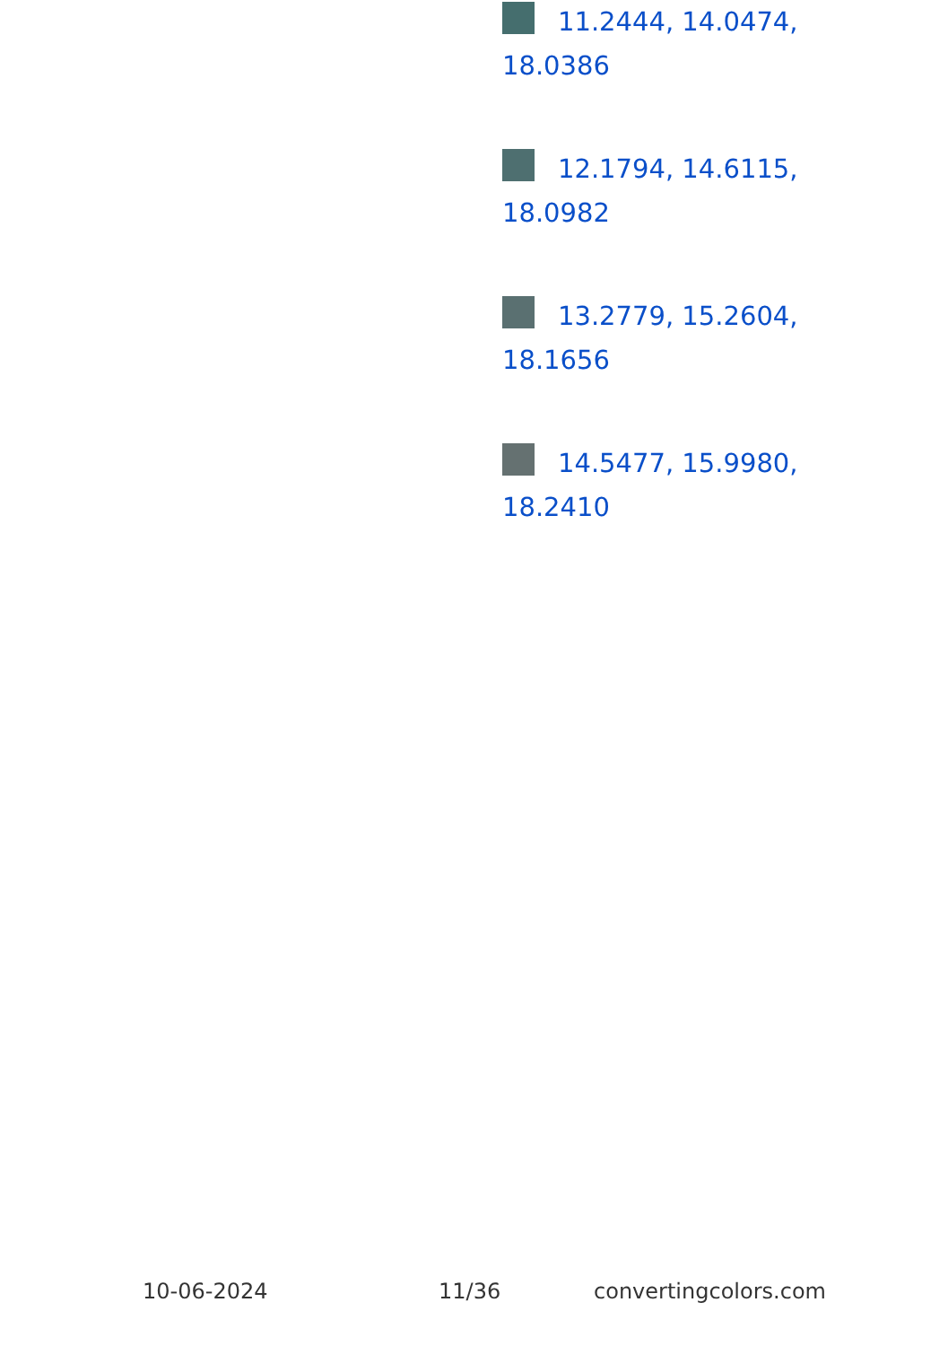11.2444, 14.0474, 18.0386
12.1794, 14.6115, 18.0982
13.2779, 15.2604, 18.1656
14.5477, 15.9980, 18.2410
10-06-2024 11/36 convertingcolors.com